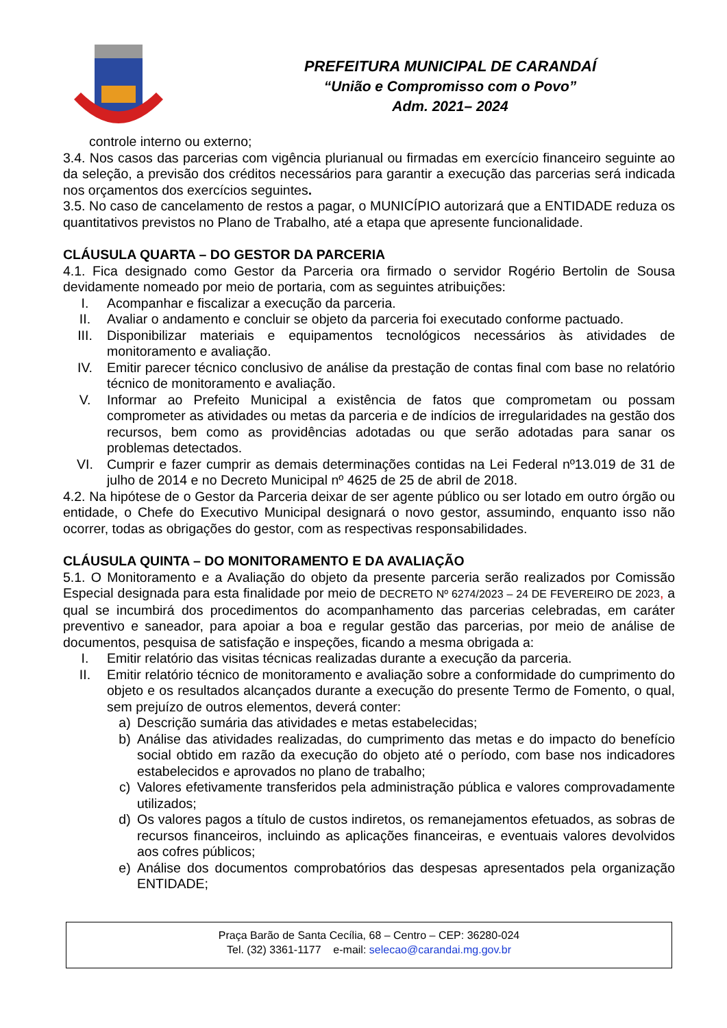PREFEITURA MUNICIPAL DE CARANDAÍ
“União e Compromisso com o Povo”
Adm. 2021– 2024
controle interno ou externo;
3.4. Nos casos das parcerias com vigência plurianual ou firmadas em exercício financeiro seguinte ao da seleção, a previsão dos créditos necessários para garantir a execução das parcerias será indicada nos orçamentos dos exercícios seguintes.
3.5. No caso de cancelamento de restos a pagar, o MUNICÍPIO autorizará que a ENTIDADE reduza os quantitativos previstos no Plano de Trabalho, até a etapa que apresente funcionalidade.
CLÁUSULA QUARTA – DO GESTOR DA PARCERIA
4.1. Fica designado como Gestor da Parceria ora firmado o servidor Rogério Bertolin de Sousa devidamente nomeado por meio de portaria, com as seguintes atribuições:
I. Acompanhar e fiscalizar a execução da parceria.
II. Avaliar o andamento e concluir se objeto da parceria foi executado conforme pactuado.
III. Disponibilizar materiais e equipamentos tecnológicos necessários às atividades de monitoramento e avaliação.
IV. Emitir parecer técnico conclusivo de análise da prestação de contas final com base no relatório técnico de monitoramento e avaliação.
V. Informar ao Prefeito Municipal a existência de fatos que comprometam ou possam comprometer as atividades ou metas da parceria e de indícios de irregularidades na gestão dos recursos, bem como as providências adotadas ou que serão adotadas para sanar os problemas detectados.
VI. Cumprir e fazer cumprir as demais determinações contidas na Lei Federal nº13.019 de 31 de julho de 2014 e no Decreto Municipal nº 4625 de 25 de abril de 2018.
4.2. Na hipótese de o Gestor da Parceria deixar de ser agente público ou ser lotado em outro órgão ou entidade, o Chefe do Executivo Municipal designará o novo gestor, assumindo, enquanto isso não ocorrer, todas as obrigações do gestor, com as respectivas responsabilidades.
CLÁUSULA QUINTA – DO MONITORAMENTO E DA AVALIAÇÃO
5.1. O Monitoramento e a Avaliação do objeto da presente parceria serão realizados por Comissão Especial designada para esta finalidade por meio de DECRETO Nº 6274/2023 – 24 DE FEVEREIRO DE 2023, a qual se incumbirá dos procedimentos do acompanhamento das parcerias celebradas, em caráter preventivo e saneador, para apoiar a boa e regular gestão das parcerias, por meio de análise de documentos, pesquisa de satisfação e inspeções, ficando a mesma obrigada a:
I. Emitir relatório das visitas técnicas realizadas durante a execução da parceria.
II. Emitir relatório técnico de monitoramento e avaliação sobre a conformidade do cumprimento do objeto e os resultados alcançados durante a execução do presente Termo de Fomento, o qual, sem prejuízo de outros elementos, deverá conter:
a) Descrição sumária das atividades e metas estabelecidas;
b) Análise das atividades realizadas, do cumprimento das metas e do impacto do benefício social obtido em razão da execução do objeto até o período, com base nos indicadores estabelecidos e aprovados no plano de trabalho;
c) Valores efetivamente transferidos pela administração pública e valores comprovadamente utilizados;
d) Os valores pagos a título de custos indiretos, os remanejamentos efetuados, as sobras de recursos financeiros, incluindo as aplicações financeiras, e eventuais valores devolvidos aos cofres públicos;
e) Análise dos documentos comprobatórios das despesas apresentados pela organização ENTIDADE;
Praça Barão de Santa Cecília, 68 – Centro – CEP: 36280-024
Tel. (32) 3361-1177 e-mail: selecao@carandai.mg.gov.br